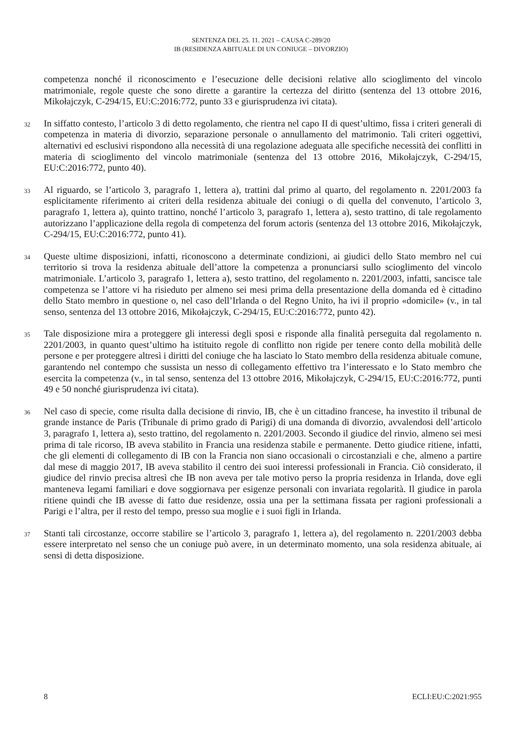SENTENZA DEL 25. 11. 2021 – CAUSA C-289/20
IB (RESIDENZA ABITUALE DI UN CONIUGE – DIVORZIO)
competenza nonché il riconoscimento e l’esecuzione delle decisioni relative allo scioglimento del vincolo matrimoniale, regole queste che sono dirette a garantire la certezza del diritto (sentenza del 13 ottobre 2016, Mikołajczyk, C-294/15, EU:C:2016:772, punto 33 e giurisprudenza ivi citata).
32
In siffatto contesto, l’articolo 3 di detto regolamento, che rientra nel capo II di quest’ultimo, fissa i criteri generali di competenza in materia di divorzio, separazione personale o annullamento del matrimonio. Tali criteri oggettivi, alternativi ed esclusivi rispondono alla necessità di una regolazione adeguata alle specifiche necessità dei conflitti in materia di scioglimento del vincolo matrimoniale (sentenza del 13 ottobre 2016, Mikołajczyk, C-294/15, EU:C:2016:772, punto 40).
33
Al riguardo, se l’articolo 3, paragrafo 1, lettera a), trattini dal primo al quarto, del regolamento n. 2201/2003 fa esplicitamente riferimento ai criteri della residenza abituale dei coniugi o di quella del convenuto, l’articolo 3, paragrafo 1, lettera a), quinto trattino, nonché l’articolo 3, paragrafo 1, lettera a), sesto trattino, di tale regolamento autorizzano l’applicazione della regola di competenza del forum actoris (sentenza del 13 ottobre 2016, Mikołajczyk, C-294/15, EU:C:2016:772, punto 41).
34
Queste ultime disposizioni, infatti, riconoscono a determinate condizioni, ai giudici dello Stato membro nel cui territorio si trova la residenza abituale dell’attore la competenza a pronunciarsi sullo scioglimento del vincolo matrimoniale. L’articolo 3, paragrafo 1, lettera a), sesto trattino, del regolamento n. 2201/2003, infatti, sancisce tale competenza se l’attore vi ha risieduto per almeno sei mesi prima della presentazione della domanda ed è cittadino dello Stato membro in questione o, nel caso dell’Irlanda o del Regno Unito, ha ivi il proprio «domicile» (v., in tal senso, sentenza del 13 ottobre 2016, Mikołajczyk, C-294/15, EU:C:2016:772, punto 42).
35
Tale disposizione mira a proteggere gli interessi degli sposi e risponde alla finalità perseguita dal regolamento n. 2201/2003, in quanto quest’ultimo ha istituito regole di conflitto non rigide per tenere conto della mobilità delle persone e per proteggere altresì i diritti del coniuge che ha lasciato lo Stato membro della residenza abituale comune, garantendo nel contempo che sussista un nesso di collegamento effettivo tra l’interessato e lo Stato membro che esercita la competenza (v., in tal senso, sentenza del 13 ottobre 2016, Mikołajczyk, C-294/15, EU:C:2016:772, punti 49 e 50 nonché giurisprudenza ivi citata).
36
Nel caso di specie, come risulta dalla decisione di rinvio, IB, che è un cittadino francese, ha investito il tribunal de grande instance de Paris (Tribunale di primo grado di Parigi) di una domanda di divorzio, avvalendosi dell’articolo 3, paragrafo 1, lettera a), sesto trattino, del regolamento n. 2201/2003. Secondo il giudice del rinvio, almeno sei mesi prima di tale ricorso, IB aveva stabilito in Francia una residenza stabile e permanente. Detto giudice ritiene, infatti, che gli elementi di collegamento di IB con la Francia non siano occasionali o circostanziali e che, almeno a partire dal mese di maggio 2017, IB aveva stabilito il centro dei suoi interessi professionali in Francia. Ciò considerato, il giudice del rinvio precisa altresì che IB non aveva per tale motivo perso la propria residenza in Irlanda, dove egli manteneva legami familiari e dove soggiornava per esigenze personali con invariata regolarità. Il giudice in parola ritiene quindi che IB avesse di fatto due residenze, ossia una per la settimana fissata per ragioni professionali a Parigi e l’altra, per il resto del tempo, presso sua moglie e i suoi figli in Irlanda.
37
Stanti tali circostanze, occorre stabilire se l’articolo 3, paragrafo 1, lettera a), del regolamento n. 2201/2003 debba essere interpretato nel senso che un coniuge può avere, in un determinato momento, una sola residenza abituale, ai sensi di detta disposizione.
8 ECLI:EU:C:2021:955